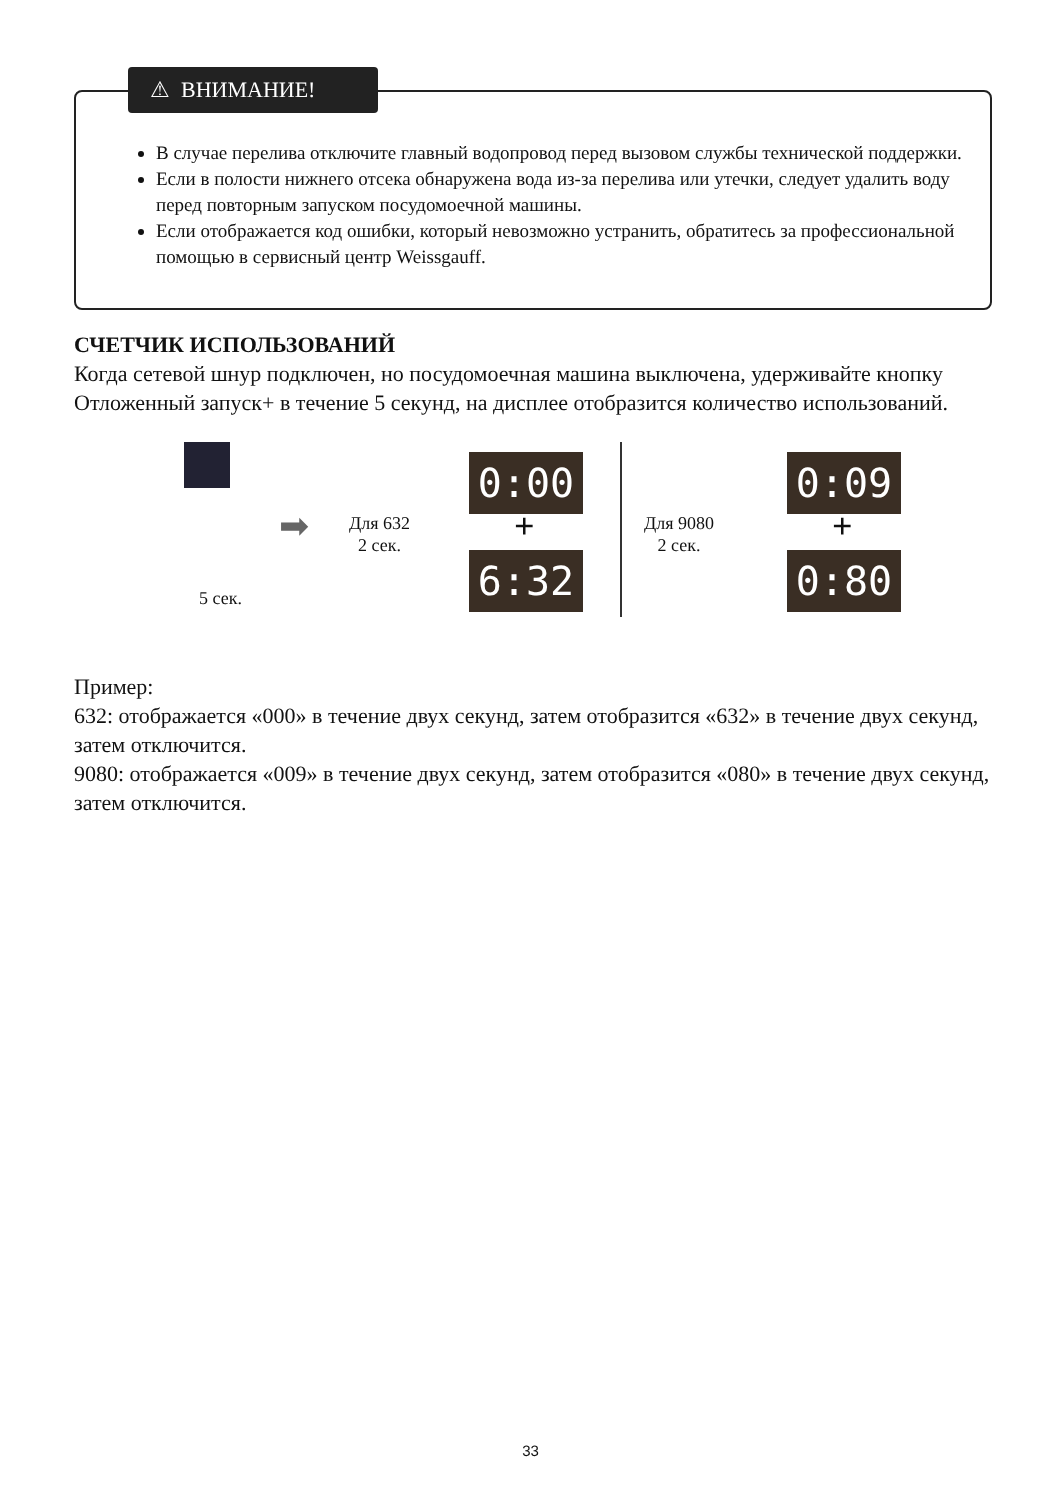В случае перелива отключите главный водопровод перед вызовом службы технической поддержки.
Если в полости нижнего отсека обнаружена вода из-за перелива или утечки, следует удалить воду перед повторным запуском посудомоечной машины.
Если отображается код ошибки, который невозможно устранить, обратитесь за профессиональной помощью в сервисный центр Weissgauff.
⚠ ВНИМАНИЕ!
СЧЕТЧИК ИСПОЛЬЗОВАНИЙ
Когда сетевой шнур подключен, но посудомоечная машина выключена, удерживайте кнопку Отложенный запуск+ в течение 5 секунд, на дисплее отобразится количество использований.
5 сек.
➡
Для 632
2 сек.
0:00
+
6:32
Для 9080
2 сек.
0:09
+
0:80
Пример:
632: отображается «000» в течение двух секунд, затем отобразится «632» в течение двух секунд, затем отключится.
9080: отображается «009» в течение двух секунд, затем отобразится «080» в течение двух секунд, затем отключится.
33